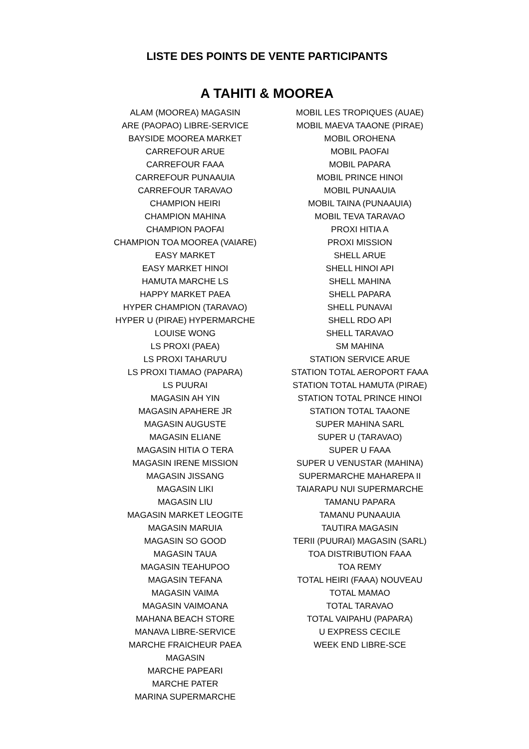LISTE DES POINTS DE VENTE PARTICIPANTS
A TAHITI & MOOREA
ALAM (MOOREA) MAGASIN
ARE (PAOPAO) LIBRE-SERVICE
BAYSIDE MOOREA MARKET
CARREFOUR ARUE
CARREFOUR FAAA
CARREFOUR PUNAAUIA
CARREFOUR TARAVAO
CHAMPION HEIRI
CHAMPION MAHINA
CHAMPION PAOFAI
CHAMPION TOA MOOREA (VAIARE)
EASY MARKET
EASY MARKET HINOI
HAMUTA MARCHE LS
HAPPY MARKET PAEA
HYPER CHAMPION (TARAVAO)
HYPER U (PIRAE) HYPERMARCHE
LOUISE WONG
LS PROXI (PAEA)
LS PROXI TAHARU'U
LS PROXI TIAMAO (PAPARA)
LS PUURAI
MAGASIN AH YIN
MAGASIN APAHERE JR
MAGASIN AUGUSTE
MAGASIN ELIANE
MAGASIN HITIA O TERA
MAGASIN IRENE MISSION
MAGASIN JISSANG
MAGASIN LIKI
MAGASIN LIU
MAGASIN MARKET LEOGITE
MAGASIN MARUIA
MAGASIN SO GOOD
MAGASIN TAUA
MAGASIN TEAHUPOO
MAGASIN TEFANA
MAGASIN VAIMA
MAGASIN VAIMOANA
MAHANA BEACH STORE
MANAVA LIBRE-SERVICE
MARCHE FRAICHEUR PAEA MAGASIN
MARCHE PAPEARI
MARCHE PATER
MARINA SUPERMARCHE
MOBIL LES TROPIQUES (AUAE)
MOBIL MAEVA TAAONE (PIRAE)
MOBIL OROHENA
MOBIL PAOFAI
MOBIL PAPARA
MOBIL PRINCE HINOI
MOBIL PUNAAUIA
MOBIL TAINA (PUNAAUIA)
MOBIL TEVA TARAVAO
PROXI HITIA A
PROXI MISSION
SHELL ARUE
SHELL HINOI API
SHELL MAHINA
SHELL PAPARA
SHELL PUNAVAI
SHELL RDO API
SHELL TARAVAO
SM MAHINA
STATION SERVICE ARUE
STATION TOTAL AEROPORT FAAA
STATION TOTAL HAMUTA (PIRAE)
STATION TOTAL PRINCE HINOI
STATION TOTAL TAAONE
SUPER MAHINA SARL
SUPER U (TARAVAO)
SUPER U FAAA
SUPER U VENUSTAR (MAHINA)
SUPERMARCHE MAHAREPA II
TAIARAPU NUI SUPERMARCHE
TAMANU PAPARA
TAMANU PUNAAUIA
TAUTIRA MAGASIN
TERII (PUURAI) MAGASIN (SARL)
TOA DISTRIBUTION FAAA
TOA REMY
TOTAL HEIRI (FAAA) NOUVEAU
TOTAL MAMAO
TOTAL TARAVAO
TOTAL VAIPAHU (PAPARA)
U EXPRESS CECILE
WEEK END LIBRE-SCE